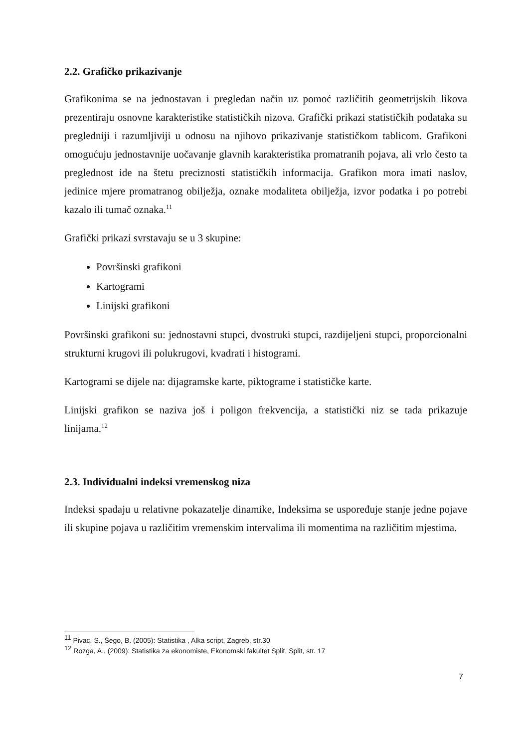2.2. Grafičko prikazivanje
Grafikonima se na jednostavan i pregledan način uz pomoć različitih geometrijskih likova prezentiraju osnovne karakteristike statističkih nizova. Grafički prikazi statističkih podataka su pregledniji i razumljiviji u odnosu na njihovo prikazivanje statističkom tablicom. Grafikoni omogućuju jednostavnije uočavanje glavnih karakteristika promatranih pojava, ali vrlo često ta preglednost ide na štetu preciznosti statističkih informacija. Grafikon mora imati naslov, jedinice mjere promatranog obilježja, oznake modaliteta obilježja, izvor podatka i po potrebi kazalo ili tumač oznaka.<sup>11</sup>
Grafički prikazi svrstavaju se u 3 skupine:
Površinski grafikoni
Kartogrami
Linijski grafikoni
Površinski grafikoni su: jednostavni stupci, dvostruki stupci, razdijeljeni stupci, proporcionalni strukturni krugovi ili polukrugovi, kvadrati i histogrami.
Kartogrami se dijele na: dijagramske karte, piktograme i statističke karte.
Linijski grafikon se naziva još i poligon frekvencija, a statistički niz se tada prikazuje linijama.<sup>12</sup>
2.3. Individualni indeksi vremenskog niza
Indeksi spadaju u relativne pokazatelje dinamike, Indeksima se uspoređuje stanje jedne pojave ili skupine pojava u različitim vremenskim intervalima ili momentima na različitim mjestima.
<sup>11</sup> Pivac, S., Šego, B. (2005): Statistika , Alka script, Zagreb, str.30
<sup>12</sup> Rozga, A., (2009): Statistika za ekonomiste, Ekonomski fakultet Split, Split, str. 17
7